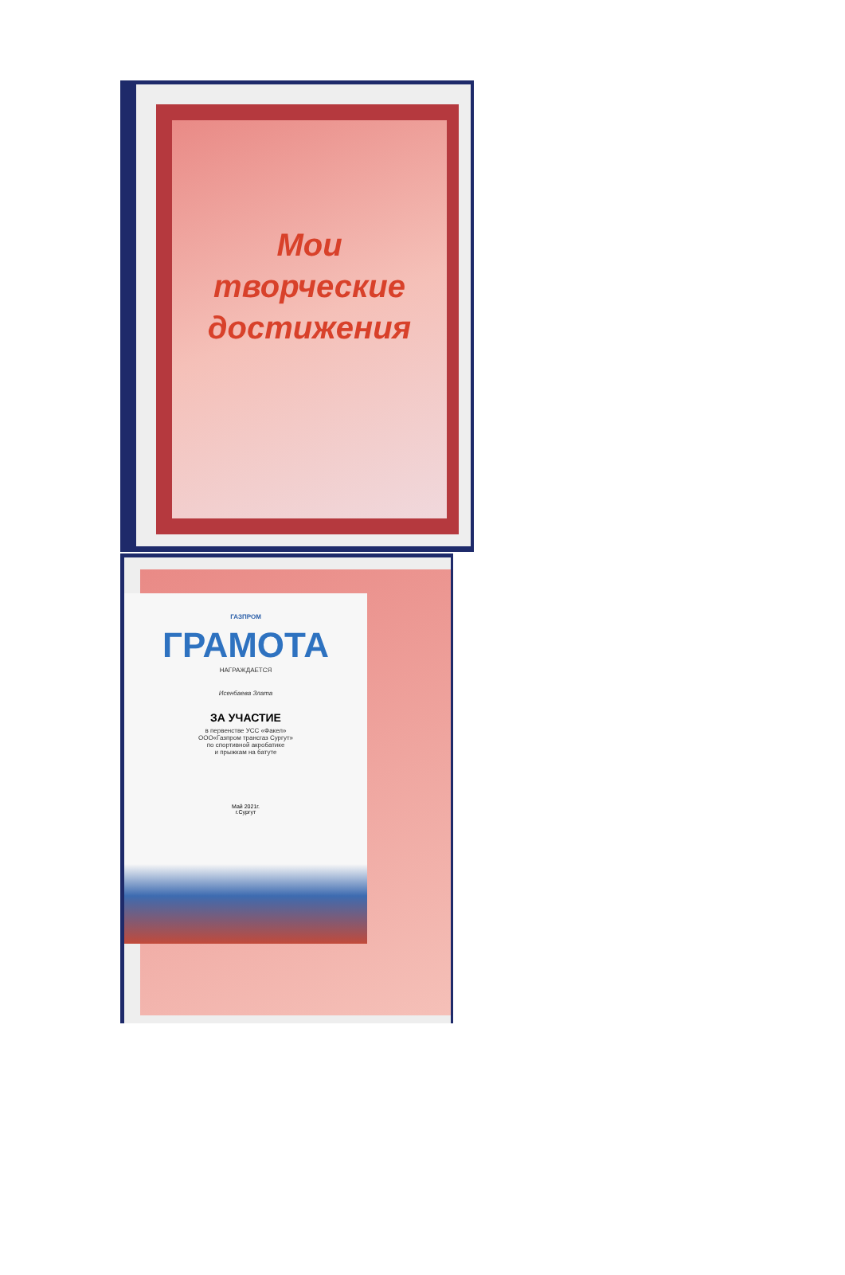Мои
творческие
достижения
ГАЗПРОМ
ГРАМОТА
НАГРАЖДАЕТСЯ
Исенбаева Злата
ЗА УЧАСТИЕ
в первенстве УСС «Факел»
ООО«Газпром трансгаз Сургут»
по спортивной акробатике
и прыжкам на батуте
Май 2021г.
г.Сургут